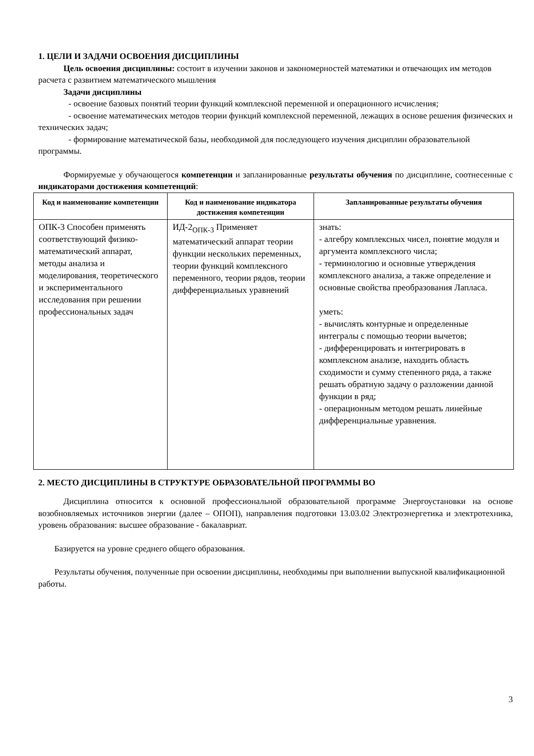1. ЦЕЛИ И ЗАДАЧИ ОСВОЕНИЯ ДИСЦИПЛИНЫ
Цель освоения дисциплины: состоит в изучении законов и закономерностей математики и отвечающих им методов расчета с развитием математического мышления
Задачи дисциплины
- освоение базовых понятий теории функций комплексной переменной и операционного исчисления;
- освоение математических методов теории функций комплексной переменной, лежащих в основе решения физических и технических задач;
- формирование математической базы, необходимой для последующего изучения дисциплин образовательной программы.
Формируемые у обучающегося компетенции и запланированные результаты обучения по дисциплине, соотнесенные с индикаторами достижения компетенций:
| Код и наименование компетенции | Код и наименование индикатора достижения компетенции | Запланированные результаты обучения |
| --- | --- | --- |
| ОПК-3 Способен применять соответствующий физико-математический аппарат, методы анализа и моделирования, теоретического и экспериментального исследования при решении профессиональных задач | ИД-2<sub>ОПК-3</sub> Применяет математический аппарат теории функции нескольких переменных, теории функций комплексного переменного, теории рядов, теории дифференциальных уравнений | знать: - алгебру комплексных чисел, понятие модуля и аргумента комплексного числа; - терминологию и основные утверждения комплексного анализа, а также определение и основные свойства преобразования Лапласа. уметь: - вычислять контурные и определенные интегралы с помощью теории вычетов; - дифференцировать и интегрировать в комплексном анализе, находить область сходимости и сумму степенного ряда, а также решать обратную задачу о разложении данной функции в ряд; - операционным методом решать линейные дифференциальные уравнения. |
2. МЕСТО ДИСЦИПЛИНЫ В СТРУКТУРЕ ОБРАЗОВАТЕЛЬНОЙ ПРОГРАММЫ ВО
Дисциплина относится к основной профессиональной образовательной программе Энергоустановки на основе возобновляемых источников энергии (далее – ОПОП), направления подготовки 13.03.02 Электроэнергетика и электротехника, уровень образования: высшее образование - бакалавриат.
Базируется на уровне среднего общего образования.
Результаты обучения, полученные при освоении дисциплины, необходимы при выполнении выпускной квалификационной работы.
3